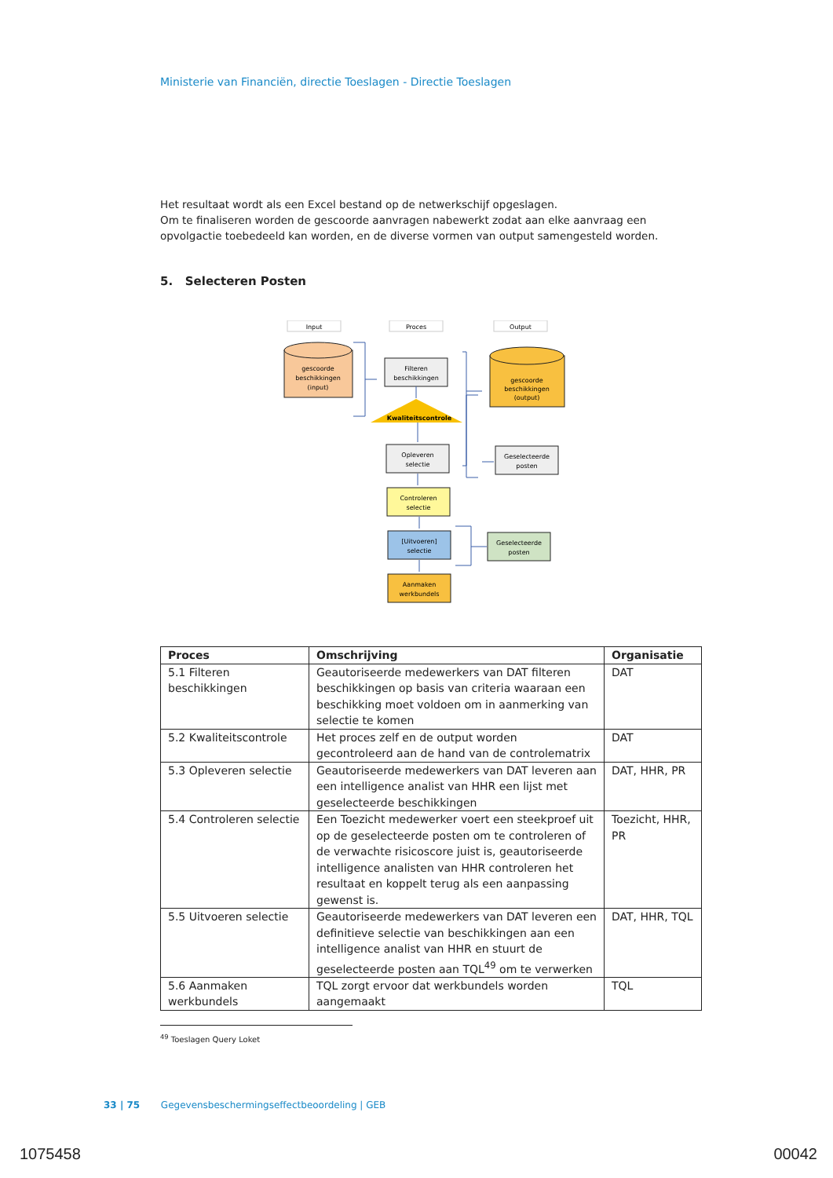Ministerie van Financiën, directie Toeslagen - Directie Toeslagen
Het resultaat wordt als een Excel bestand op de netwerkschijf opgeslagen.
Om te finaliseren worden de gescoorde aanvragen nabewerkt zodat aan elke aanvraag een opvolgactie toebedeeld kan worden, en de diverse vormen van output samengesteld worden.
5. Selecteren Posten
Input
Proces
Output
gescoorde
beschikkingen
(input)
Filteren
beschikkingen
Kwaliteitscontrole
Opleveren
selectie
Controleren
selectie
[Uitvoeren]
selectie
Aanmaken
werkbundels
gescoorde
beschikkingen
(output)
Geselecteerde
posten
Geselecteerde
posten
| Proces | Omschrijving | Organisatie |
| --- | --- | --- |
| 5.1 Filteren beschikkingen | Geautoriseerde medewerkers van DAT filteren beschikkingen op basis van criteria waaraan een beschikking moet voldoen om in aanmerking van selectie te komen | DAT |
| 5.2 Kwaliteitscontrole | Het proces zelf en de output worden gecontroleerd aan de hand van de controlematrix | DAT |
| 5.3 Opleveren selectie | Geautoriseerde medewerkers van DAT leveren aan een intelligence analist van HHR een lijst met geselecteerde beschikkingen | DAT, HHR, PR |
| 5.4 Controleren selectie | Een Toezicht medewerker voert een steekproef uit op de geselecteerde posten om te controleren of de verwachte risicoscore juist is, geautoriseerde intelligence analisten van HHR controleren het resultaat en koppelt terug als een aanpassing gewenst is. | Toezicht, HHR, PR |
| 5.5 Uitvoeren selectie | Geautoriseerde medewerkers van DAT leveren een definitieve selectie van beschikkingen aan een intelligence analist van HHR en stuurt de geselecteerde posten aan TQL<sup>49</sup> om te verwerken | DAT, HHR, TQL |
| 5.6 Aanmaken werkbundels | TQL zorgt ervoor dat werkbundels worden aangemaakt | TQL |
<sup>49</sup> Toeslagen Query Loket
33 | 75 Gegevensbeschermingseffectbeoordeling | GEB
1075458 00042